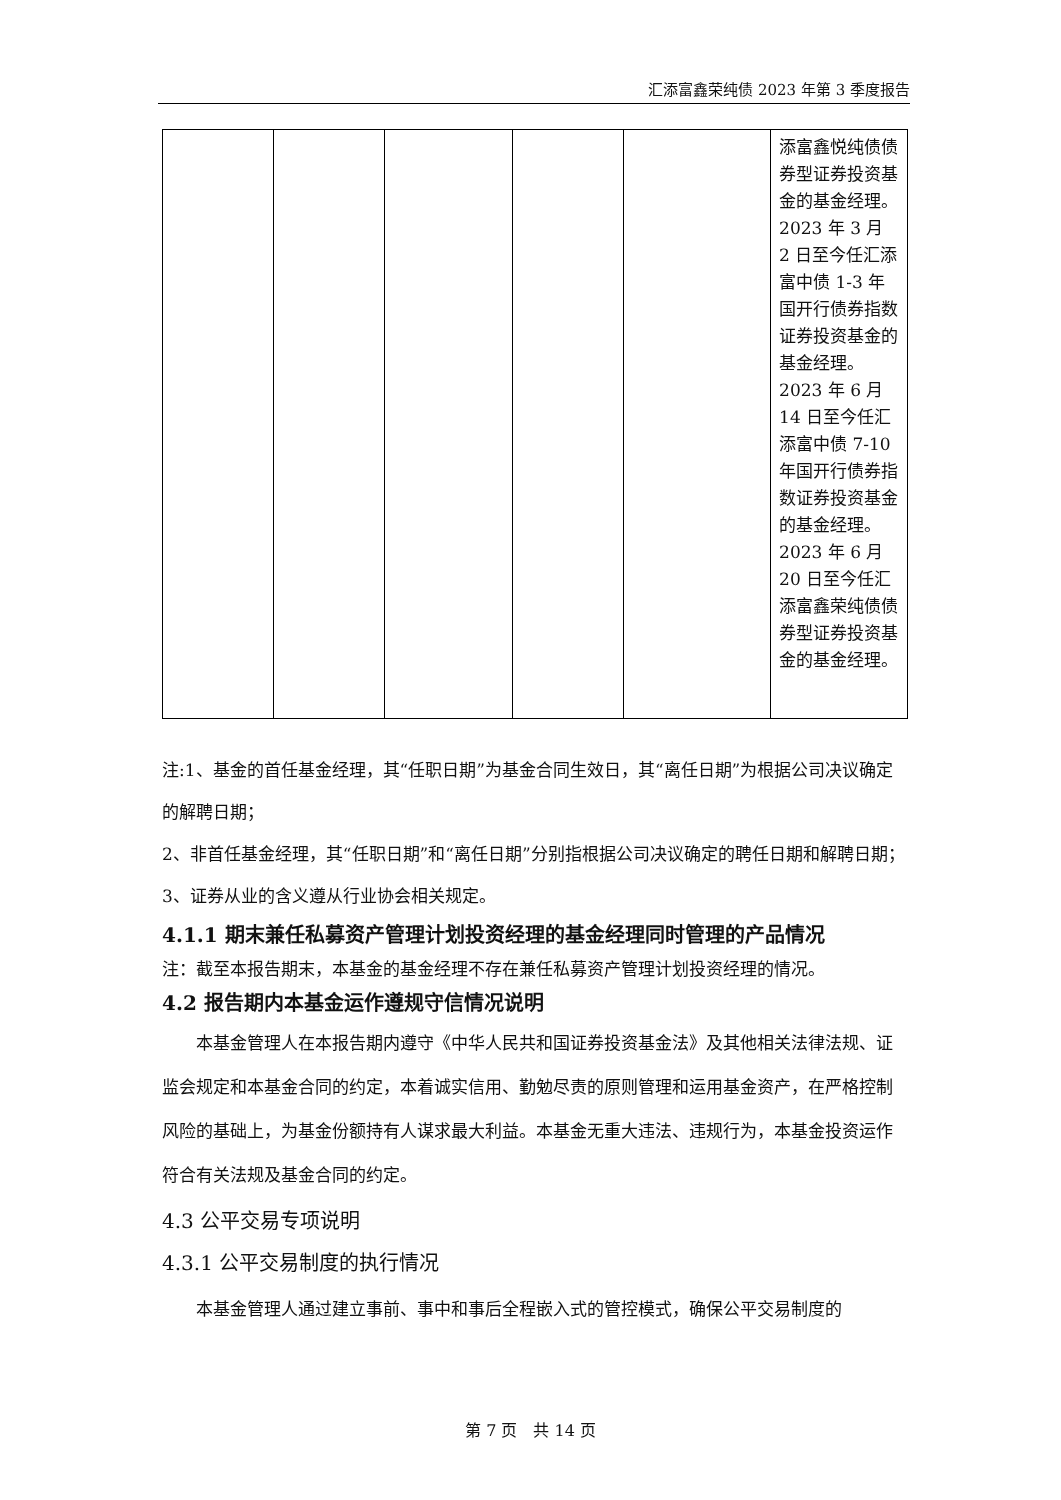汇添富鑫荣纯债 2023 年第 3 季度报告
| | | | | | 添富鑫悦纯债债券型证券投资基金的基金经理。2023 年 3 月 2 日至今任汇添富中债 1-3 年国开行债券指数证券投资基金的基金经理。2023 年 6 月 14 日至今任汇添富中债 7-10 年国开行债券指数证券投资基金的基金经理。2023 年 6 月 20 日至今任汇添富鑫荣纯债债券型证券投资基金的基金经理。 |
注:1、基金的首任基金经理，其“任职日期”为基金合同生效日，其“离任日期”为根据公司决议确定的解聘日期；
2、非首任基金经理，其“任职日期”和“离任日期”分别指根据公司决议确定的聘任日期和解聘日期；
3、证券从业的含义遵从行业协会相关规定。
4.1.1 期末兼任私募资产管理计划投资经理的基金经理同时管理的产品情况
注：截至本报告期末，本基金的基金经理不存在兼任私募资产管理计划投资经理的情况。
4.2 报告期内本基金运作遵规守信情况说明
本基金管理人在本报告期内遵守《中华人民共和国证券投资基金法》及其他相关法律法规、证监会规定和本基金合同的约定，本着诚实信用、勤勉尽责的原则管理和运用基金资产，在严格控制风险的基础上，为基金份额持有人谋求最大利益。本基金无重大违法、违规行为，本基金投资运作符合有关法规及基金合同的约定。
4.3 公平交易专项说明
4.3.1 公平交易制度的执行情况
本基金管理人通过建立事前、事中和事后全程嵌入式的管控模式，确保公平交易制度的
第 7 页　共 14 页